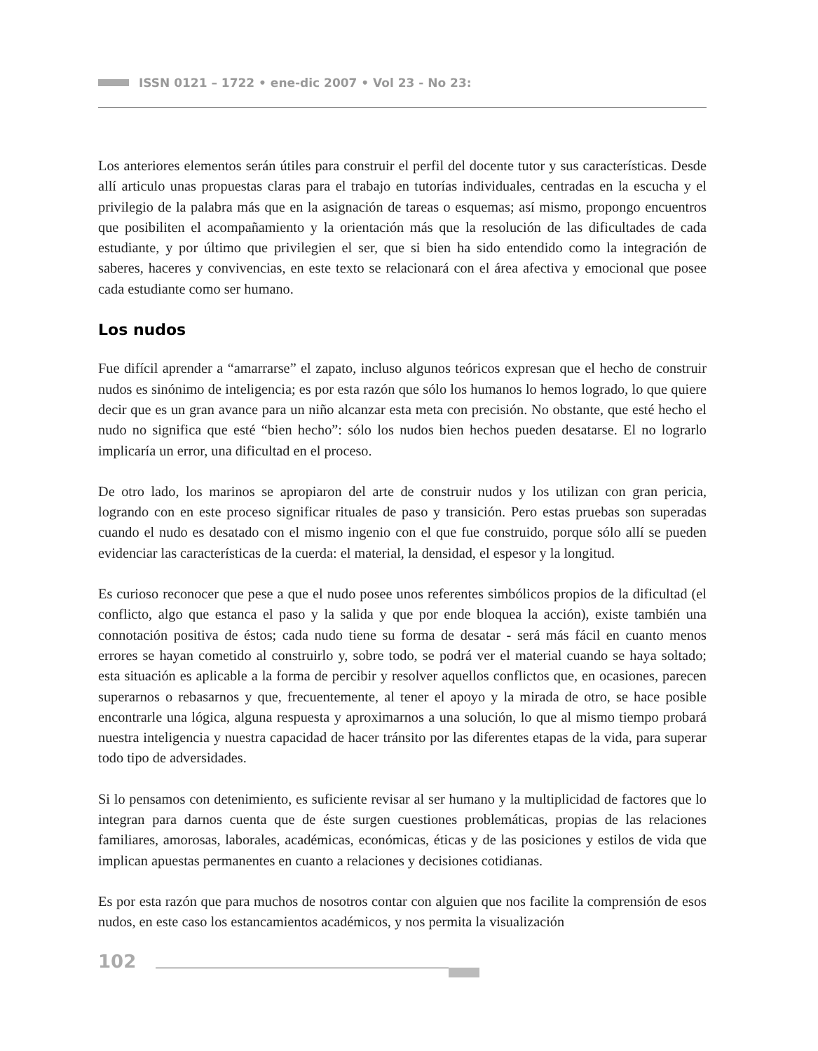ISSN 0121 – 1722 • ene-dic 2007 • Vol 23 - No 23:
Los anteriores elementos serán útiles para construir el perfil del docente tutor y sus características. Desde allí articulo unas propuestas claras para el trabajo en tutorías individuales, centradas en la escucha y el privilegio de la palabra más que en la asignación de tareas o esquemas; así mismo, propongo encuentros que posibiliten el acompañamiento y la orientación más que la resolución de las dificultades de cada estudiante, y por último que privilegien el ser, que si bien ha sido entendido como la integración de saberes, haceres y convivencias, en este texto se relacionará con el área afectiva y emocional que posee cada estudiante como ser humano.
Los nudos
Fue difícil aprender a “amarrarse” el zapato, incluso algunos teóricos expresan que el hecho de construir nudos es sinónimo de inteligencia; es por esta razón que sólo los humanos lo hemos logrado, lo que quiere decir que es un gran avance para un niño alcanzar esta meta con precisión. No obstante, que esté hecho el nudo no significa que esté “bien hecho”: sólo los nudos bien hechos pueden desatarse. El no lograrlo implicaría un error, una dificultad en el proceso.
De otro lado, los marinos se apropiaron del arte de construir nudos y los utilizan con gran pericia, logrando con en este proceso significar rituales de paso y transición. Pero estas pruebas son superadas cuando el nudo es desatado con el mismo ingenio con el que fue construido, porque sólo allí se pueden evidenciar las características de la cuerda: el material, la densidad, el espesor y la longitud.
Es curioso reconocer que pese a que el nudo posee unos referentes simbólicos propios de la dificultad (el conflicto, algo que estanca el paso y la salida y que por ende bloquea la acción), existe también una connotación positiva de éstos; cada nudo tiene su forma de desatar - será más fácil en cuanto menos errores se hayan cometido al construirlo y, sobre todo, se podrá ver el material cuando se haya soltado; esta situación es aplicable a la forma de percibir y resolver aquellos conflictos que, en ocasiones, parecen superarnos o rebasarnos y que, frecuentemente, al tener el apoyo y la mirada de otro, se hace posible encontrarle una lógica, alguna respuesta y aproximarnos a una solución, lo que al mismo tiempo probará nuestra inteligencia y nuestra capacidad de hacer tránsito por las diferentes etapas de la vida, para superar todo tipo de adversidades.
Si lo pensamos con detenimiento, es suficiente revisar al ser humano y la multiplicidad de factores que lo integran para darnos cuenta que de éste surgen cuestiones problemáticas, propias de las relaciones familiares, amorosas, laborales, académicas, económicas, éticas y de las posiciones y estilos de vida que implican apuestas permanentes en cuanto a relaciones y decisiones cotidianas.
Es por esta razón que para muchos de nosotros contar con alguien que nos facilite la comprensión de esos nudos, en este caso los estancamientos académicos, y nos permita la visualización
102